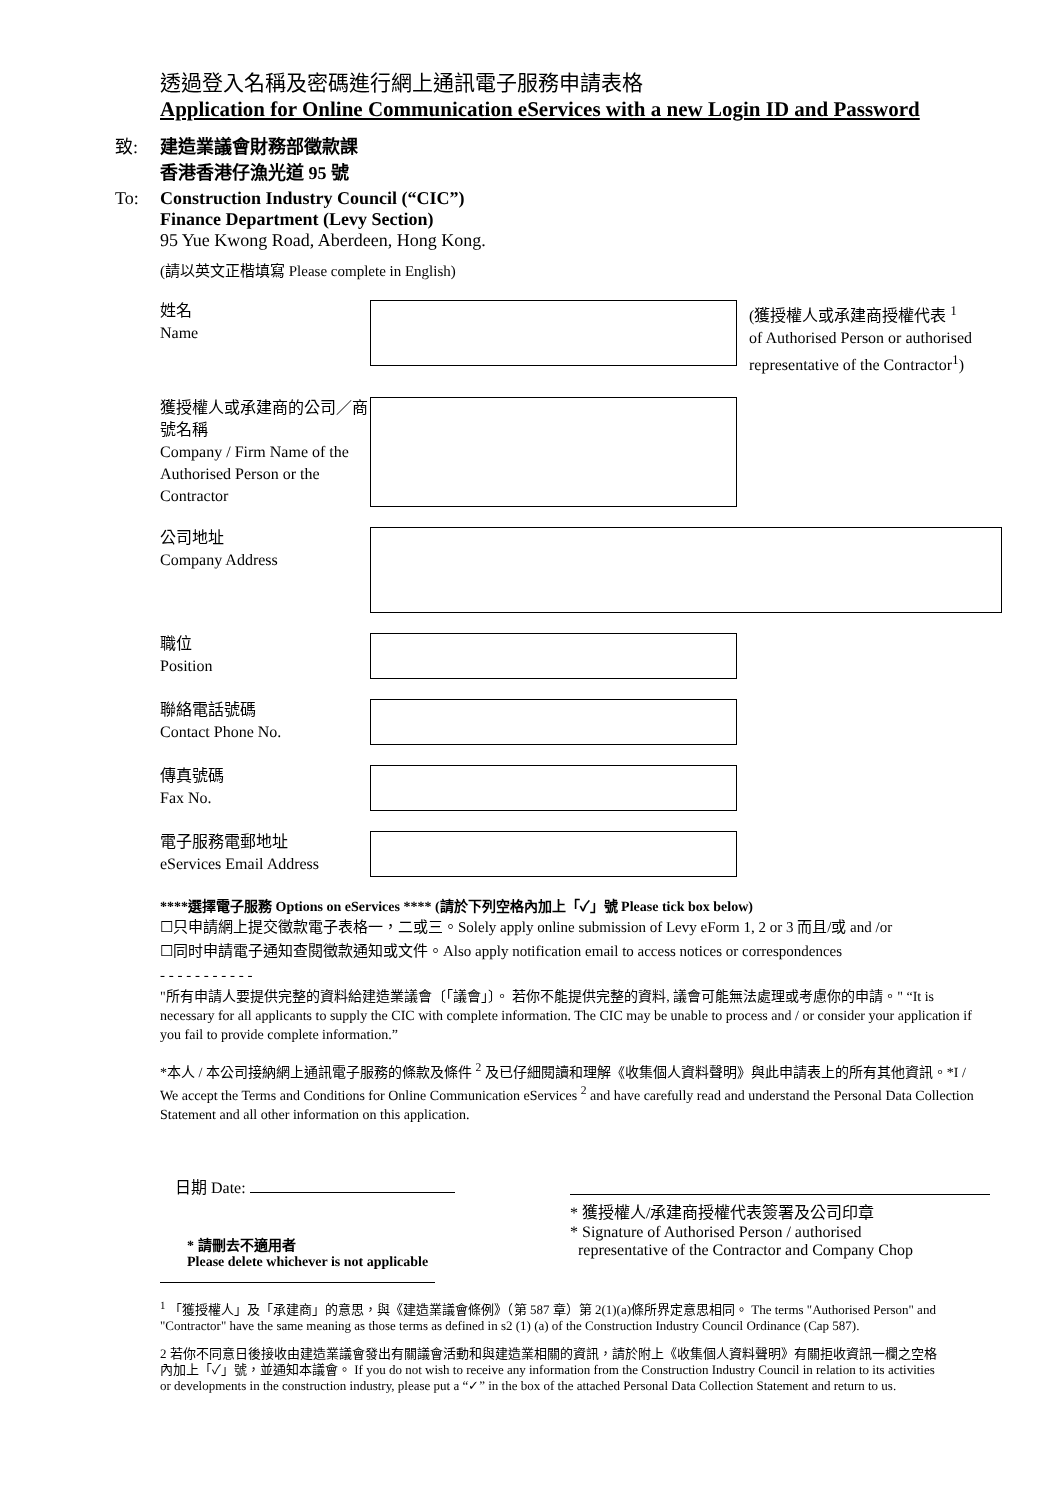透過登入名稱及密碼進行網上通訊電子服務申請表格
Application for Online Communication eServices with a new Login ID and Password
致: 建造業議會財務部徵款課
香港香港仔漁光道 95 號
To: Construction Industry Council (“CIC”)
Finance Department (Levy Section)
95 Yue Kwong Road, Aberdeen, Hong Kong.
(請以英文正楷填寫 Please complete in English)
姓名
Name
(獲授權人或承建商授權代表 <sup>1</sup>
of Authorised Person or authorised
representative of the Contractor<sup>1</sup>)
獲授權人或承建商的公司／商號名稱
Company / Firm Name of the Authorised Person or the Contractor
公司地址
Company Address
職位
Position
聯絡電話號碼
Contact Phone No.
傳真號碼
Fax No.
電子服務電郵地址
eServices Email Address
****選擇電子服務 Options on eServices **** (請於下列空格內加上「✓」號 Please tick box below)
☐只申請網上提交徵款電子表格一，二或三。Solely apply online submission of Levy eForm 1, 2 or 3 而且/或 and /or
☐同时申請電子通知查閱徵款通知或文件。Also apply notification email to access notices or correspondences
- - - - - - - - - - -
"所有申請人要提供完整的資料給建造業議會〔「議會」〕。 若你不能提供完整的資料, 議會可能無法處理或考慮你的申請。" “It is necessary for all applicants to supply the CIC with complete information. The CIC may be unable to process and / or consider your application if you fail to provide complete information.”
*本人 / 本公司接納網上通訊電子服務的條款及條件 <sup>2</sup> 及已仔細閱讀和理解《收集個人資料聲明》與此申請表上的所有其他資訊。*I / We accept the Terms and Conditions for Online Communication eServices <sup>2</sup> and have carefully read and understand the Personal Data Collection Statement and all other information on this application.
日期 Date:
* 請刪去不適用者
Please delete whichever is not applicable
* 獲授權人/承建商授權代表簽署及公司印章
* Signature of Authorised Person / authorised
representative of the Contractor and Company Chop
<sup>1</sup> 「獲授權人」及「承建商」的意思，與《建造業議會條例》（第 587 章）第 2(1)(a)條所界定意思相同。 The terms "Authorised Person" and "Contractor" have the same meaning as those terms as defined in s2 (1) (a) of the Construction Industry Council Ordinance (Cap 587).
2 若你不同意日後接收由建造業議會發出有關議會活動和與建造業相關的資訊，請於附上《收集個人資料聲明》有關拒收資訊一欄之空格內加上「✓」號，並通知本議會。 If you do not wish to receive any information from the Construction Industry Council in relation to its activities or developments in the construction industry, please put a “✓” in the box of the attached Personal Data Collection Statement and return to us.